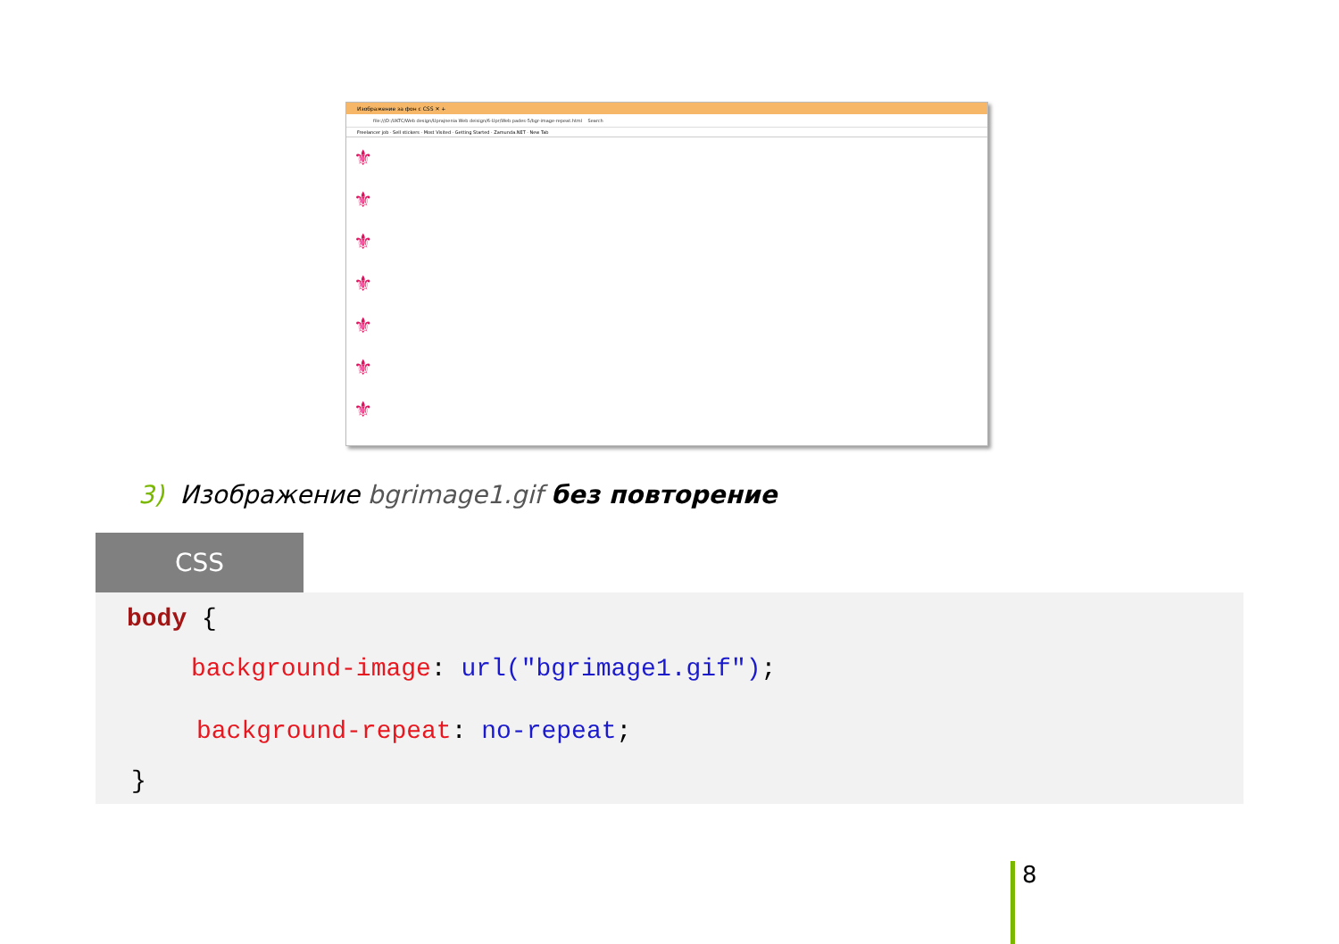Изображение за фон с CSS ✕ +
file:///D:/UKTC/Web design/Uprajnenia Web deisign/6-Upr/Web pades-5/bgr-image-repeat.html Search
Freelancer job · Sell stickers · Most Visited · Getting Started · Zamunda.NET · New Tab
⚜
⚜
⚜
⚜
⚜
⚜
⚜
3) Изображение bgrimage1.gif без повторение
CSS
body {
background-image: url("bgrimage1.gif");
background-repeat: no-repeat;
}
8